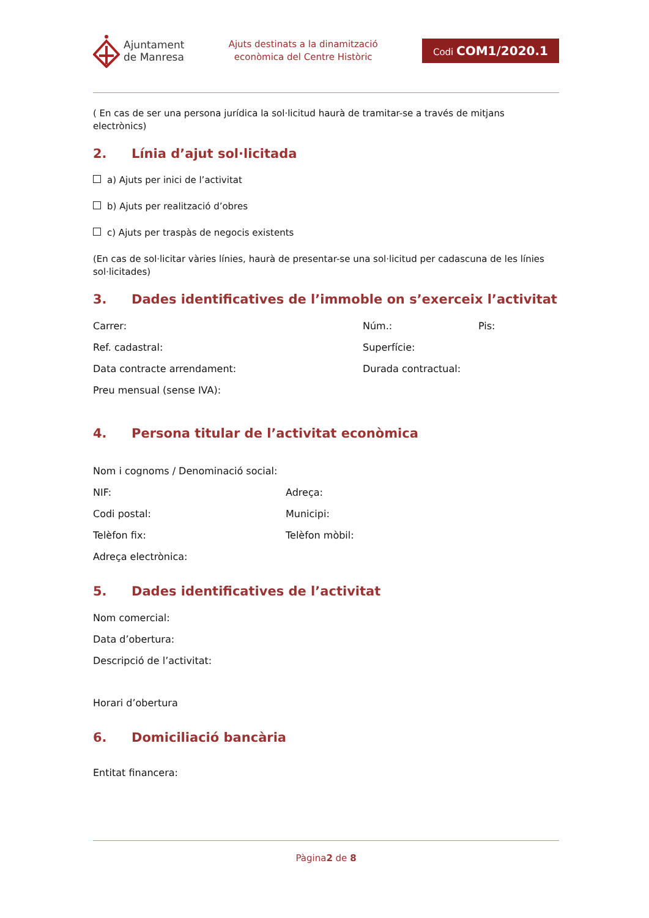Ajuntament
de Manresa
Ajuts destinats a la dinamització
econòmica del Centre Històric
Codi COM1/2020.1
( En cas de ser una persona jurídica la sol·licitud haurà de tramitar-se a través de mitjans electrònics)
2. Línia d’ajut sol·licitada
a) Ajuts per inici de l’activitat
b) Ajuts per realització d’obres
c) Ajuts per traspàs de negocis existents
(En cas de sol·licitar vàries línies, haurà de presentar-se una sol·licitud per cadascuna de les línies sol·licitades)
3. Dades identificatives de l’immoble on s’exerceix l’activitat
Carrer: Núm.: Pis:
Ref. cadastral: Superfície:
Data contracte arrendament: Durada contractual:
Preu mensual (sense IVA):
4. Persona titular de l’activitat econòmica
Nom i cognoms / Denominació social:
NIF: Adreça:
Codi postal: Municipi:
Telèfon fix: Telèfon mòbil:
Adreça electrònica:
5. Dades identificatives de l’activitat
Nom comercial:
Data d’obertura:
Descripció de l’activitat:
Horari d’obertura
6. Domiciliació bancària
Entitat financera:
Pàgina2 de 8